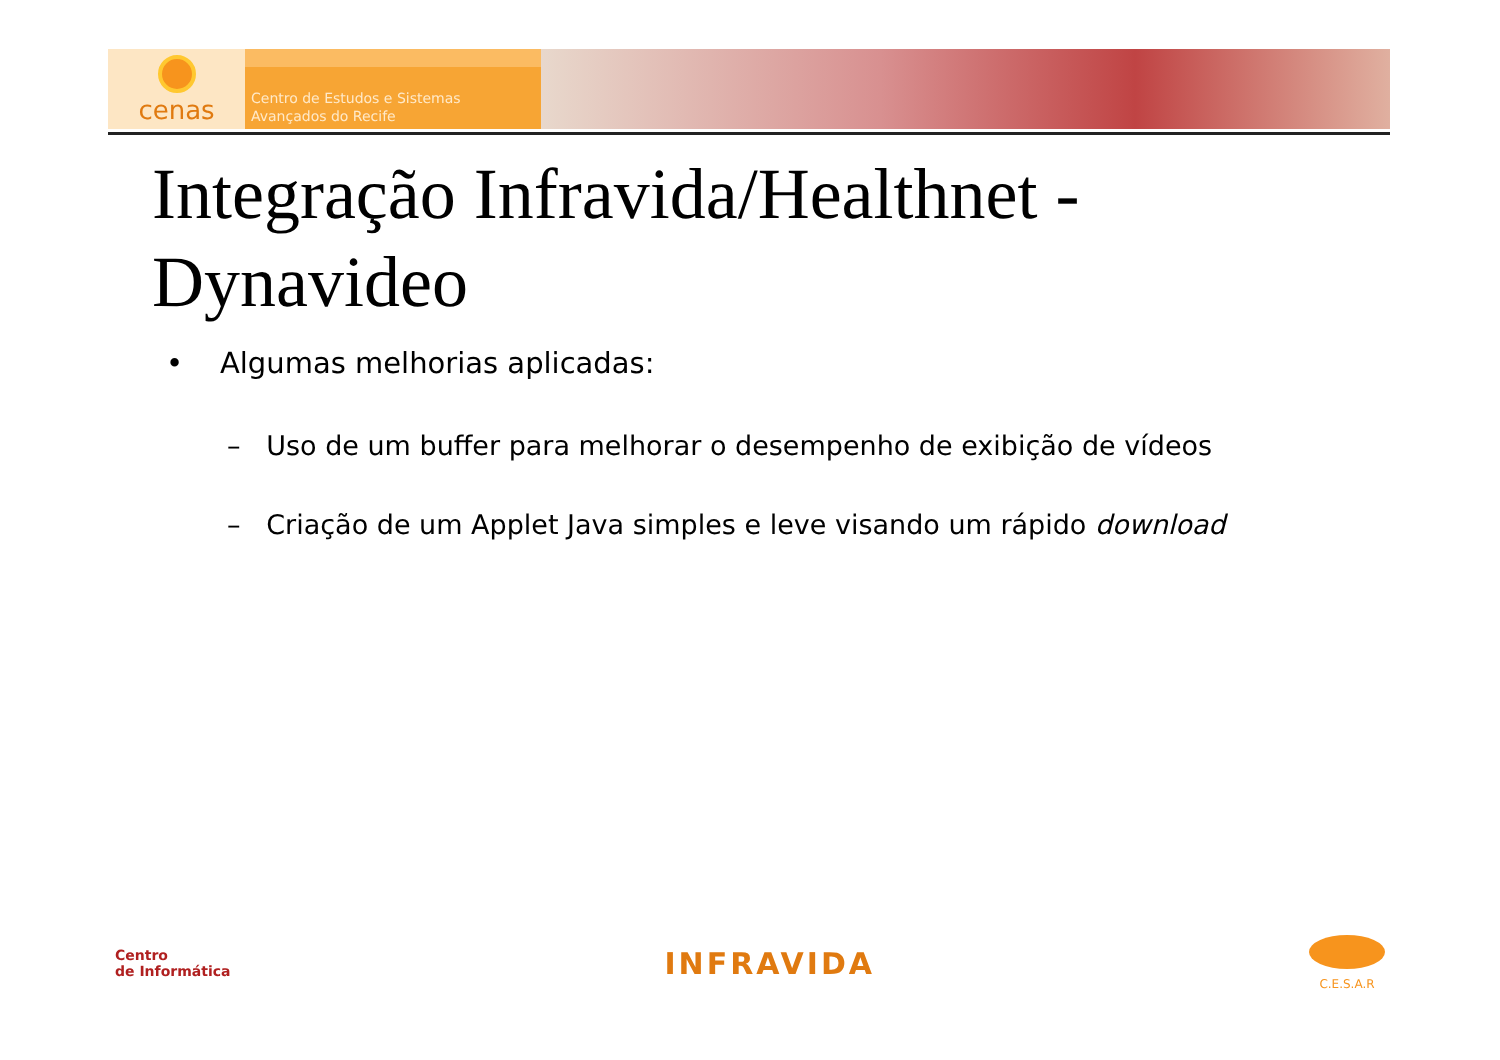cenas
Centro de Estudos e Sistemas
Avançados do Recife
Integração Infravida/Healthnet - Dynavideo
• Algumas melhorias aplicadas:
– Uso de um buffer para melhorar o desempenho de exibição de vídeos
– Criação de um Applet Java simples e leve visando um rápido download
Centro
de Informática
INFRAVIDA
C.E.S.A.R